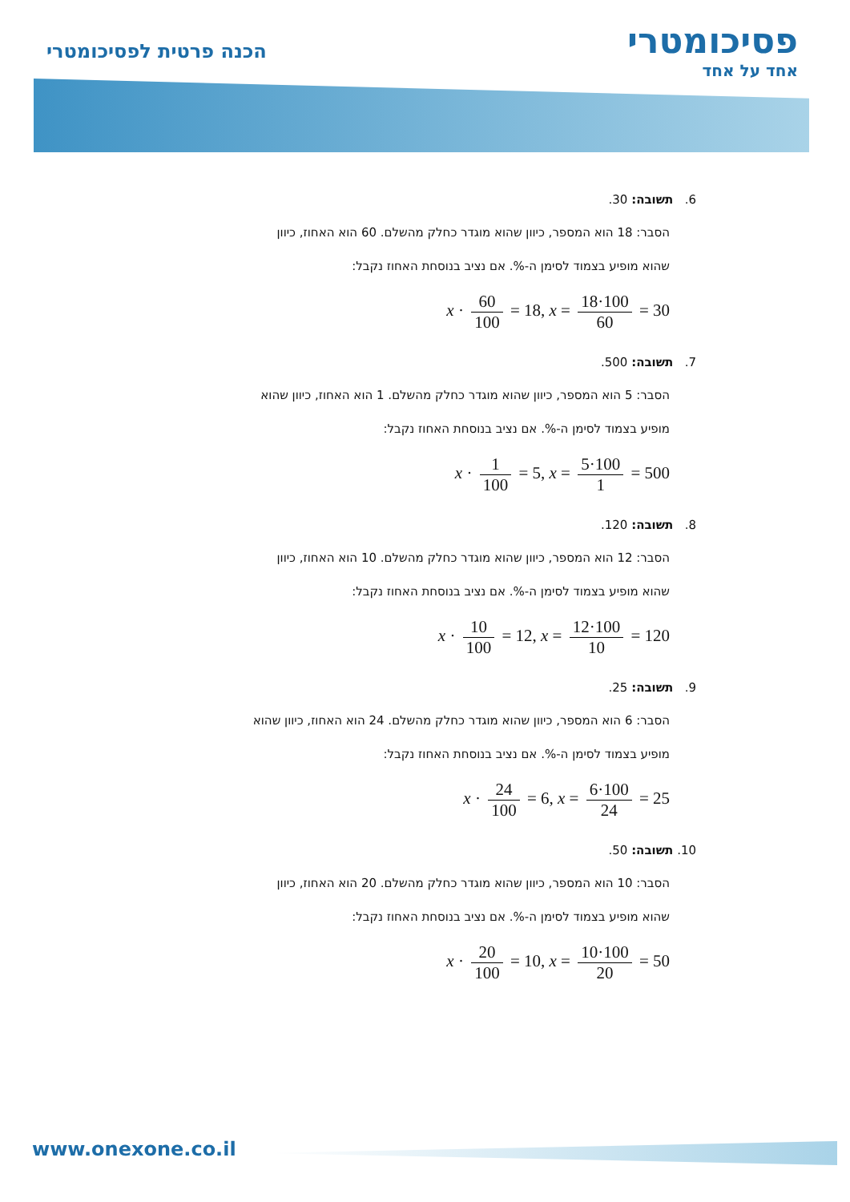פסיכומטרי
אחד על אחד
הכנה פרטית לפסיכומטרי
6. תשובה: 30.
הסבר: 18 הוא המספר, כיוון שהוא מוגדר כחלק מהשלם. 60 הוא האחוז, כיוון
שהוא מופיע בצמוד לסימן ה-%. אם נציב בנוסחת האחוז נקבל:
x · 60 100 = 18, x = 18·100 60 = 30
7. תשובה: 500.
הסבר: 5 הוא המספר, כיוון שהוא מוגדר כחלק מהשלם. 1 הוא האחוז, כיוון שהוא
מופיע בצמוד לסימן ה-%. אם נציב בנוסחת האחוז נקבל:
x · 1 100 = 5, x = 5·100 1 = 500
8. תשובה: 120.
הסבר: 12 הוא המספר, כיוון שהוא מוגדר כחלק מהשלם. 10 הוא האחוז, כיוון
שהוא מופיע בצמוד לסימן ה-%. אם נציב בנוסחת האחוז נקבל:
x · 10 100 = 12, x = 12·100 10 = 120
9. תשובה: 25.
הסבר: 6 הוא המספר, כיוון שהוא מוגדר כחלק מהשלם. 24 הוא האחוז, כיוון שהוא
מופיע בצמוד לסימן ה-%. אם נציב בנוסחת האחוז נקבל:
x · 24 100 = 6, x = 6·100 24 = 25
10. תשובה: 50.
הסבר: 10 הוא המספר, כיוון שהוא מוגדר כחלק מהשלם. 20 הוא האחוז, כיוון
שהוא מופיע בצמוד לסימן ה-%. אם נציב בנוסחת האחוז נקבל:
x · 20 100 = 10, x = 10·100 20 = 50
www.onexone.co.il